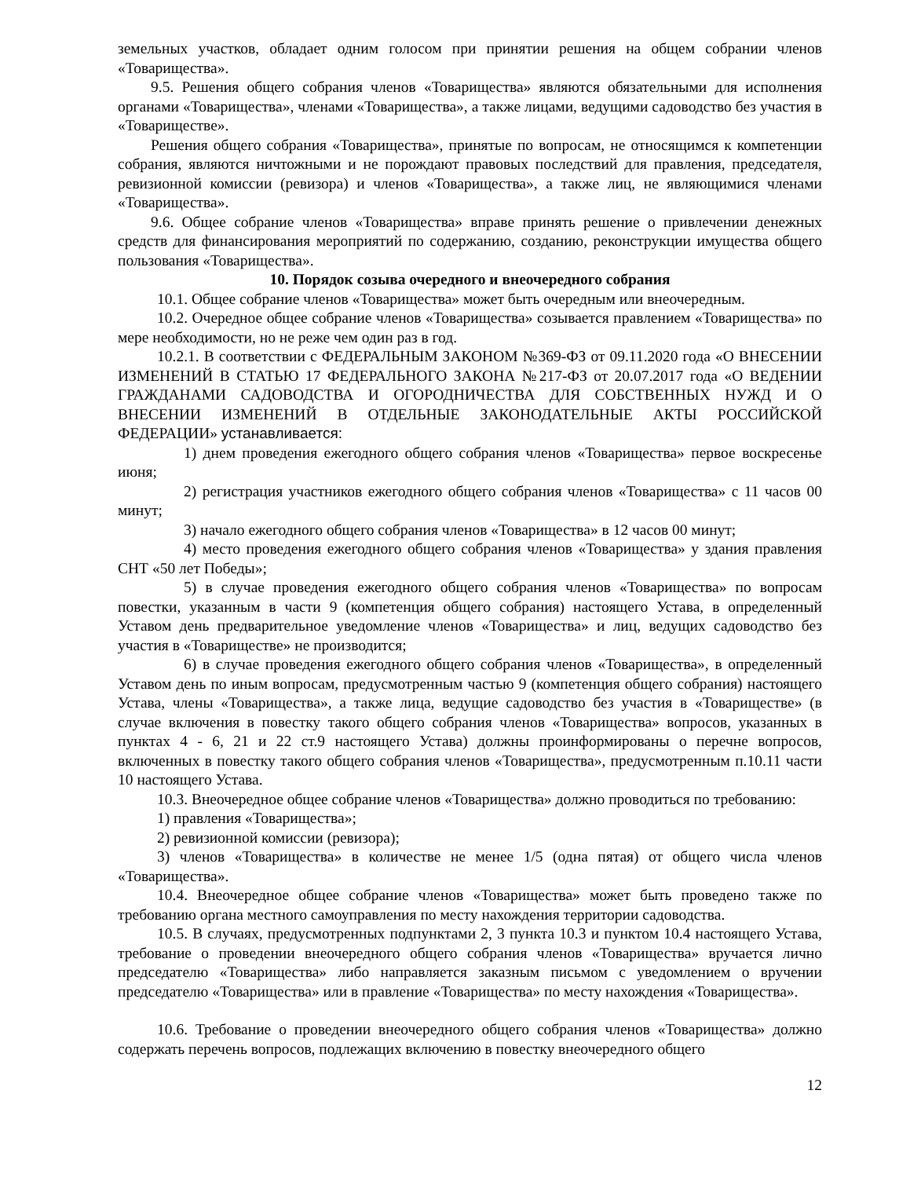земельных участков, обладает одним голосом при принятии решения на общем собрании членов «Товарищества».
9.5. Решения общего собрания членов «Товарищества» являются обязательными для исполнения органами «Товарищества», членами «Товарищества», а также лицами, ведущими садоводство без участия в «Товариществе».
Решения общего собрания «Товарищества», принятые по вопросам, не относящимся к компетенции собрания, являются ничтожными и не порождают правовых последствий для правления, председателя, ревизионной комиссии (ревизора) и членов «Товарищества», а также лиц, не являющимися членами «Товарищества».
9.6. Общее собрание членов «Товарищества» вправе принять решение о привлечении денежных средств для финансирования мероприятий по содержанию, созданию, реконструкции имущества общего пользования «Товарищества».
10. Порядок созыва очередного и внеочередного собрания
10.1. Общее собрание членов «Товарищества» может быть очередным или внеочередным.
10.2. Очередное общее собрание членов «Товарищества» созывается правлением «Товарищества» по мере необходимости, но не реже чем один раз в год.
10.2.1. В соответствии с ФЕДЕРАЛЬНЫМ ЗАКОНОМ №369-ФЗ от 09.11.2020 года «О ВНЕСЕНИИ ИЗМЕНЕНИЙ В СТАТЬЮ 17 ФЕДЕРАЛЬНОГО ЗАКОНА №217-ФЗ от 20.07.2017 года «О ВЕДЕНИИ ГРАЖДАНАМИ САДОВОДСТВА И ОГОРОДНИЧЕСТВА ДЛЯ СОБСТВЕННЫХ НУЖД И О ВНЕСЕНИИ ИЗМЕНЕНИЙ В ОТДЕЛЬНЫЕ ЗАКОНОДАТЕЛЬНЫЕ АКТЫ РОССИЙСКОЙ ФЕДЕРАЦИИ» устанавливается:
1) днем проведения ежегодного общего собрания членов «Товарищества» первое воскресенье июня;
2) регистрация участников ежегодного общего собрания членов «Товарищества» с 11 часов 00 минут;
3) начало ежегодного общего собрания членов «Товарищества» в 12 часов 00 минут;
4) место проведения ежегодного общего собрания членов «Товарищества» у здания правления СНТ «50 лет Победы»;
5) в случае проведения ежегодного общего собрания членов «Товарищества» по вопросам повестки, указанным в части 9 (компетенция общего собрания) настоящего Устава, в определенный Уставом день предварительное уведомление членов «Товарищества» и лиц, ведущих садоводство без участия в «Товариществе» не производится;
6) в случае проведения ежегодного общего собрания членов «Товарищества», в определенный Уставом день по иным вопросам, предусмотренным частью 9 (компетенция общего собрания) настоящего Устава, члены «Товарищества», а также лица, ведущие садоводство без участия в «Товариществе» (в случае включения в повестку такого общего собрания членов «Товарищества» вопросов, указанных в пунктах 4 - 6, 21 и 22 ст.9 настоящего Устава) должны проинформированы о перечне вопросов, включенных в повестку такого общего собрания членов «Товарищества», предусмотренным п.10.11 части 10 настоящего Устава.
10.3. Внеочередное общее собрание членов «Товарищества» должно проводиться по требованию:
1) правления «Товарищества»;
2) ревизионной комиссии (ревизора);
3) членов «Товарищества» в количестве не менее 1/5 (одна пятая) от общего числа членов «Товарищества».
10.4. Внеочередное общее собрание членов «Товарищества» может быть проведено также по требованию органа местного самоуправления по месту нахождения территории садоводства.
10.5. В случаях, предусмотренных подпунктами 2, 3 пункта 10.3 и пунктом 10.4 настоящего Устава, требование о проведении внеочередного общего собрания членов «Товарищества» вручается лично председателю «Товарищества» либо направляется заказным письмом с уведомлением о вручении председателю «Товарищества» или в правление «Товарищества» по месту нахождения «Товарищества».
10.6. Требование о проведении внеочередного общего собрания членов «Товарищества» должно содержать перечень вопросов, подлежащих включению в повестку внеочередного общего
12